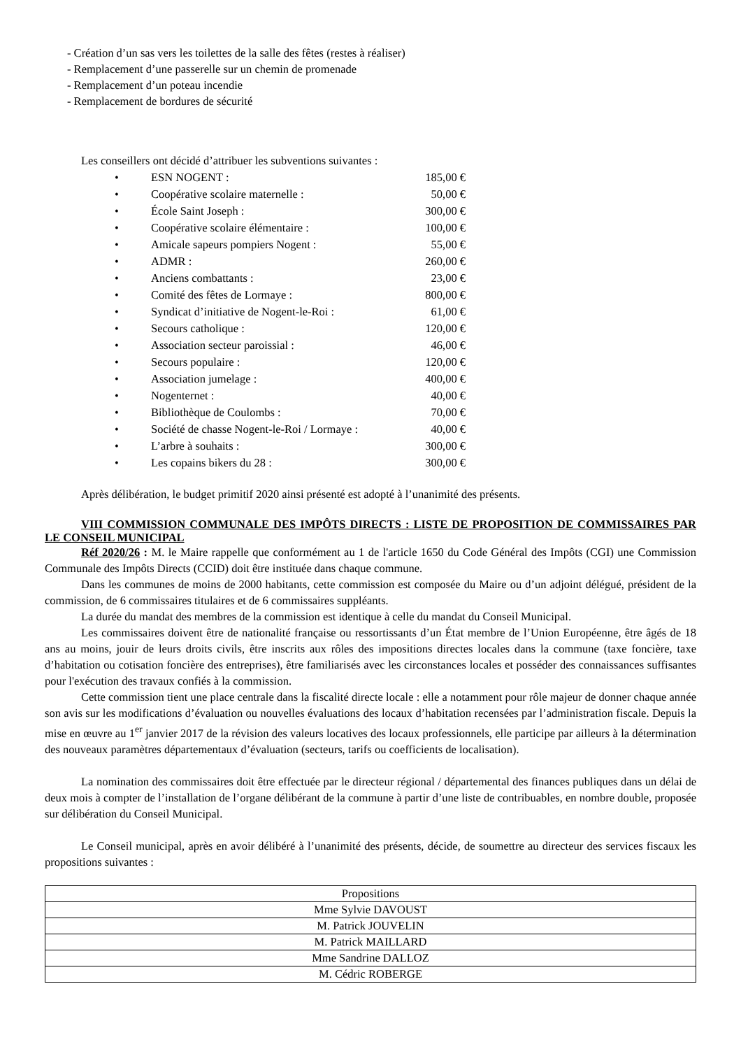- Création d’un sas vers les toilettes de la salle des fêtes (restes à réaliser)
- Remplacement d’une passerelle sur un chemin de promenade
- Remplacement d’un poteau incendie
- Remplacement de bordures de sécurité
Les conseillers ont décidé d’attribuer les subventions suivantes :
| • | ESN NOGENT : | 185,00 € |
| • | Coopérative scolaire maternelle : | 50,00 € |
| • | École Saint Joseph : | 300,00 € |
| • | Coopérative scolaire élémentaire : | 100,00 € |
| • | Amicale sapeurs pompiers Nogent : | 55,00 € |
| • | ADMR : | 260,00 € |
| • | Anciens combattants : | 23,00 € |
| • | Comité des fêtes de Lormaye : | 800,00 € |
| • | Syndicat d’initiative de Nogent-le-Roi : | 61,00 € |
| • | Secours catholique : | 120,00 € |
| • | Association secteur paroissial : | 46,00 € |
| • | Secours populaire : | 120,00 € |
| • | Association jumelage : | 400,00 € |
| • | Nogenternet : | 40,00 € |
| • | Bibliothèque de Coulombs : | 70,00 € |
| • | Société de chasse Nogent-le-Roi / Lormaye : | 40,00 € |
| • | L’arbre à souhaits : | 300,00 € |
| • | Les copains bikers du 28 : | 300,00 € |
Après délibération, le budget primitif 2020 ainsi présenté est adopté à l’unanimité des présents.
VIII COMMISSION COMMUNALE DES IMPÔTS DIRECTS : LISTE DE PROPOSITION DE COMMISSAIRES PAR LE CONSEIL MUNICIPAL
Réf 2020/26 : M. le Maire rappelle que conformément au 1 de l'article 1650 du Code Général des Impôts (CGI) une Commission Communale des Impôts Directs (CCID) doit être instituée dans chaque commune.
Dans les communes de moins de 2000 habitants, cette commission est composée du Maire ou d’un adjoint délégué, président de la commission, de 6 commissaires titulaires et de 6 commissaires suppléants.
La durée du mandat des membres de la commission est identique à celle du mandat du Conseil Municipal.
Les commissaires doivent être de nationalité française ou ressortissants d’un État membre de l’Union Européenne, être âgés de 18 ans au moins, jouir de leurs droits civils, être inscrits aux rôles des impositions directes locales dans la commune (taxe foncière, taxe d’habitation ou cotisation foncière des entreprises), être familiarisés avec les circonstances locales et posséder des connaissances suffisantes pour l'exécution des travaux confiés à la commission.
Cette commission tient une place centrale dans la fiscalité directe locale : elle a notamment pour rôle majeur de donner chaque année son avis sur les modifications d’évaluation ou nouvelles évaluations des locaux d’habitation recensées par l’administration fiscale. Depuis la mise en œuvre au 1<sup>er</sup> janvier 2017 de la révision des valeurs locatives des locaux professionnels, elle participe par ailleurs à la détermination des nouveaux paramètres départementaux d’évaluation (secteurs, tarifs ou coefficients de localisation).
La nomination des commissaires doit être effectuée par le directeur régional / départemental des finances publiques dans un délai de deux mois à compter de l’installation de l’organe délibérant de la commune à partir d’une liste de contribuables, en nombre double, proposée sur délibération du Conseil Municipal.
Le Conseil municipal, après en avoir délibéré à l’unanimité des présents, décide, de soumettre au directeur des services fiscaux les propositions suivantes :
| Propositions |
| --- |
| Mme Sylvie DAVOUST |
| M. Patrick JOUVELIN |
| M. Patrick MAILLARD |
| Mme Sandrine DALLOZ |
| M. Cédric ROBERGE |